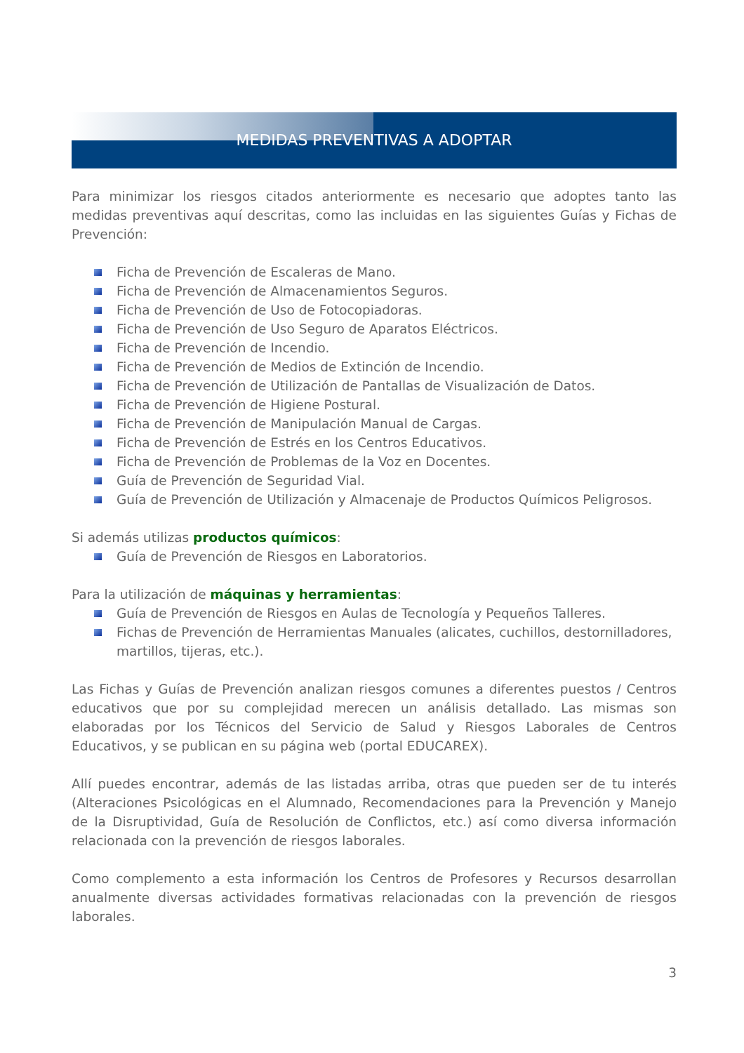MEDIDAS PREVENTIVAS A ADOPTAR
Para minimizar los riesgos citados anteriormente es necesario que adoptes tanto las medidas preventivas aquí descritas, como las incluidas en las siguientes Guías y Fichas de Prevención:
Ficha de Prevención de Escaleras de Mano.
Ficha de Prevención de Almacenamientos Seguros.
Ficha de Prevención de Uso de Fotocopiadoras.
Ficha de Prevención de Uso Seguro de Aparatos Eléctricos.
Ficha de Prevención de Incendio.
Ficha de Prevención de Medios de Extinción de Incendio.
Ficha de Prevención de Utilización de Pantallas de Visualización de Datos.
Ficha de Prevención de Higiene Postural.
Ficha de Prevención de Manipulación Manual de Cargas.
Ficha de Prevención de Estrés en los Centros Educativos.
Ficha de Prevención de Problemas de la Voz en Docentes.
Guía de Prevención de Seguridad Vial.
Guía de Prevención de Utilización y Almacenaje de Productos Químicos Peligrosos.
Si además utilizas productos químicos:
Guía de Prevención de Riesgos en Laboratorios.
Para la utilización de máquinas y herramientas:
Guía de Prevención de Riesgos en Aulas de Tecnología y Pequeños Talleres.
Fichas de Prevención de Herramientas Manuales (alicates, cuchillos, destornilladores, martillos, tijeras, etc.).
Las Fichas y Guías de Prevención analizan riesgos comunes a diferentes puestos / Centros educativos que por su complejidad merecen un análisis detallado. Las mismas son elaboradas por los Técnicos del Servicio de Salud y Riesgos Laborales de Centros Educativos, y se publican en su página web (portal EDUCAREX).
Allí puedes encontrar, además de las listadas arriba, otras que pueden ser de tu interés (Alteraciones Psicológicas en el Alumnado, Recomendaciones para la Prevención y Manejo de la Disruptividad, Guía de Resolución de Conflictos, etc.) así como diversa información relacionada con la prevención de riesgos laborales.
Como complemento a esta información los Centros de Profesores y Recursos desarrollan anualmente diversas actividades formativas relacionadas con la prevención de riesgos laborales.
3